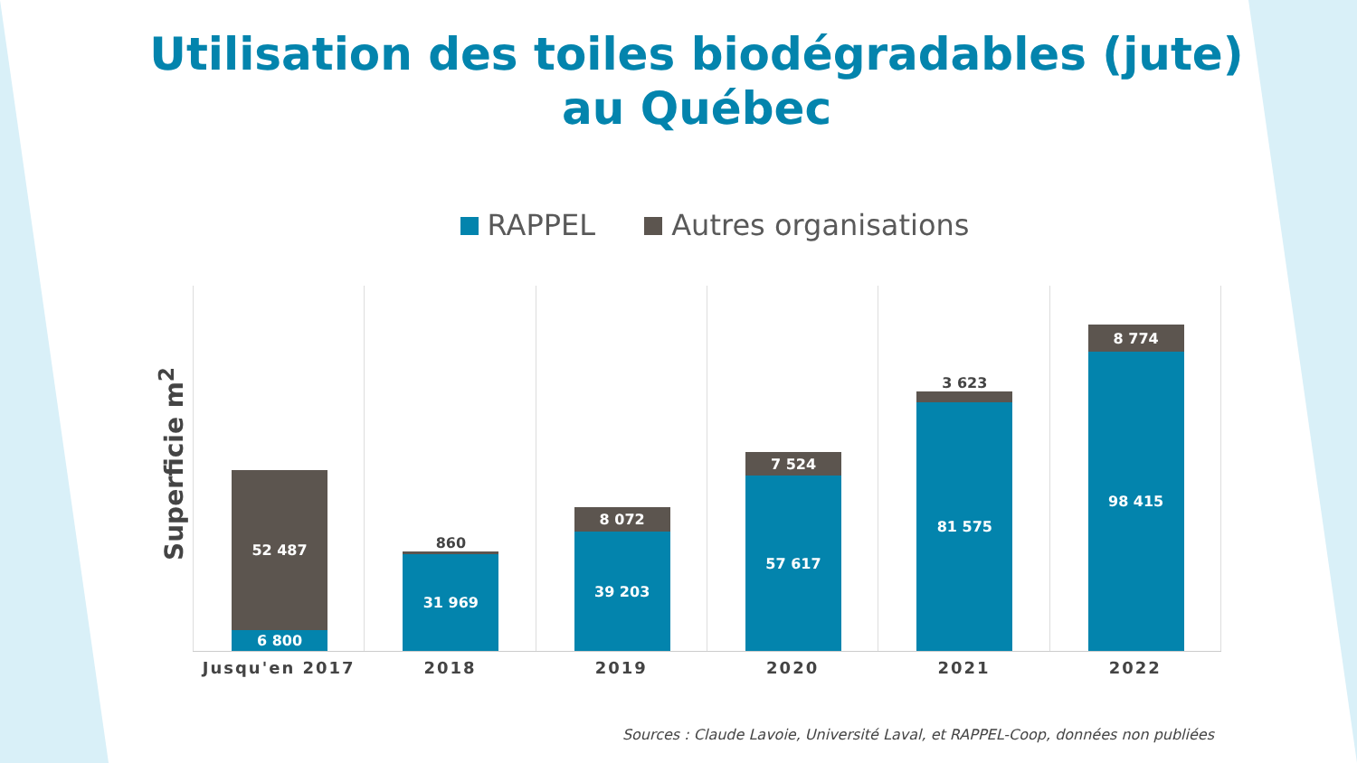Utilisation des toiles biodégradables (jute)
au Québec
RAPPEL Autres organisations
Superficie m<sup>2</sup>
52 487
6 800
Jusqu'en 2017
860
31 969
2018
8 072
39 203
2019
7 524
57 617
2020
3 623
81 575
2021
8 774
98 415
2022
Sources : Claude Lavoie, Université Laval, et RAPPEL-Coop, données non publiées